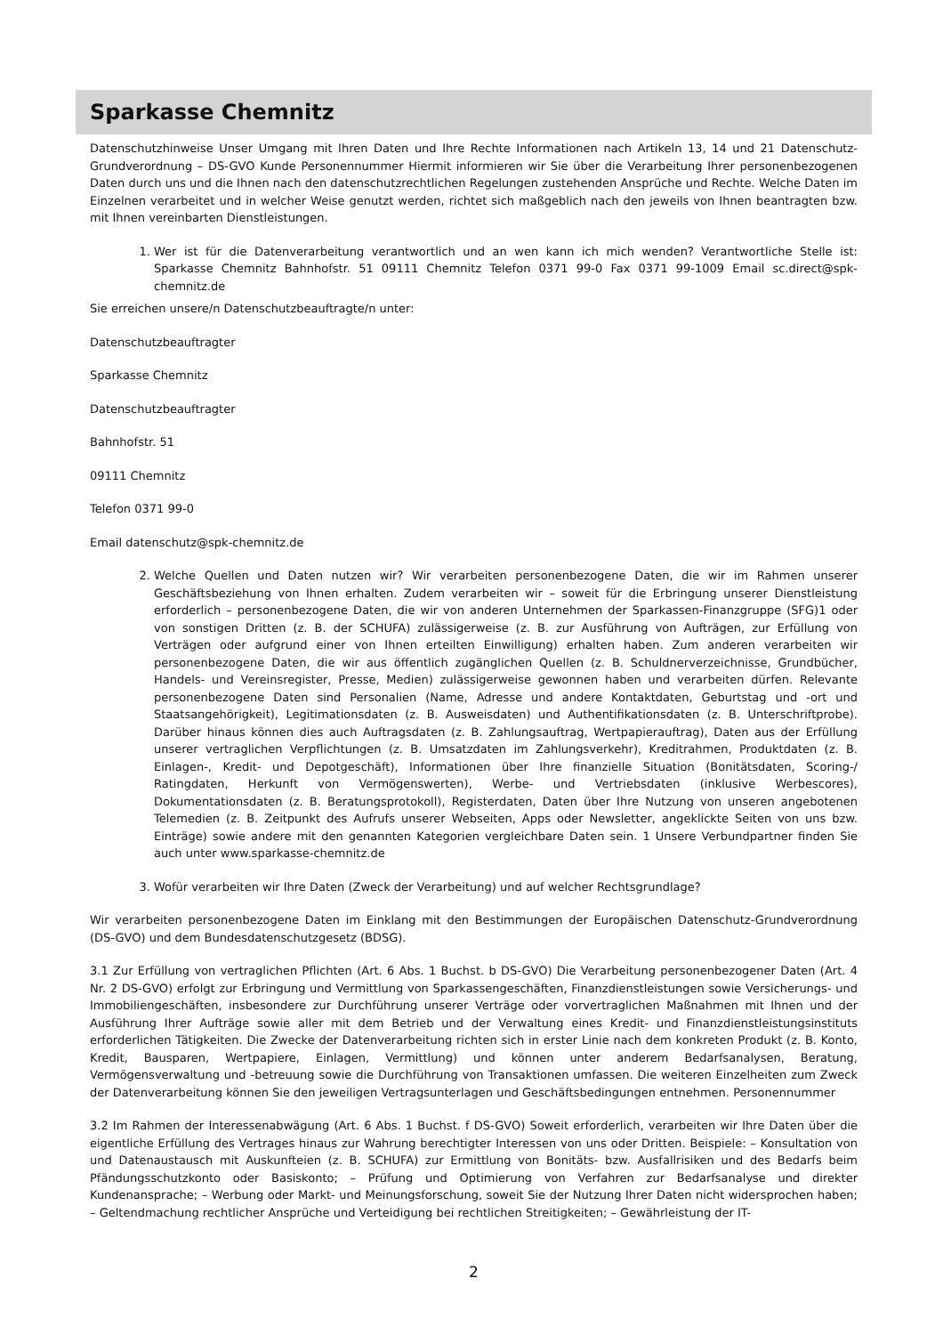Sparkasse Chemnitz
Datenschutzhinweise Unser Umgang mit Ihren Daten und Ihre Rechte Informationen nach Artikeln 13, 14 und 21 Datenschutz-Grundverordnung – DS-GVO Kunde Personennummer Hiermit informieren wir Sie über die Verarbeitung Ihrer personenbezogenen Daten durch uns und die Ihnen nach den datenschutzrechtlichen Regelungen zustehenden Ansprüche und Rechte. Welche Daten im Einzelnen verarbeitet und in welcher Weise genutzt werden, richtet sich maßgeblich nach den jeweils von Ihnen beantragten bzw. mit Ihnen vereinbarten Dienstleistungen.
1. Wer ist für die Datenverarbeitung verantwortlich und an wen kann ich mich wenden? Verantwortliche Stelle ist: Sparkasse Chemnitz Bahnhofstr. 51 09111 Chemnitz Telefon 0371 99-0 Fax 0371 99-1009 Email sc.direct@spk-chemnitz.de
Sie erreichen unsere/n Datenschutzbeauftragte/n unter:
Datenschutzbeauftragter
Sparkasse Chemnitz
Datenschutzbeauftragter
Bahnhofstr. 51
09111 Chemnitz
Telefon 0371 99-0
Email datenschutz@spk-chemnitz.de
2. Welche Quellen und Daten nutzen wir? Wir verarbeiten personenbezogene Daten, die wir im Rahmen unserer Geschäftsbeziehung von Ihnen erhalten. Zudem verarbeiten wir – soweit für die Erbringung unserer Dienstleistung erforderlich – personenbezogene Daten, die wir von anderen Unternehmen der Sparkassen-Finanzgruppe (SFG)1 oder von sonstigen Dritten (z. B. der SCHUFA) zulässigerweise (z. B. zur Ausführung von Aufträgen, zur Erfüllung von Verträgen oder aufgrund einer von Ihnen erteilten Einwilligung) erhalten haben. Zum anderen verarbeiten wir personenbezogene Daten, die wir aus öffentlich zugänglichen Quellen (z. B. Schuldnerverzeichnisse, Grundbücher, Handels- und Vereinsregister, Presse, Medien) zulässigerweise gewonnen haben und verarbeiten dürfen. Relevante personenbezogene Daten sind Personalien (Name, Adresse und andere Kontaktdaten, Geburtstag und -ort und Staatsangehörigkeit), Legitimationsdaten (z. B. Ausweisdaten) und Authentifikationsdaten (z. B. Unterschriftprobe). Darüber hinaus können dies auch Auftragsdaten (z. B. Zahlungsauftrag, Wertpapierauftrag), Daten aus der Erfüllung unserer vertraglichen Verpflichtungen (z. B. Umsatzdaten im Zahlungsverkehr), Kreditrahmen, Produktdaten (z. B. Einlagen-, Kredit- und Depotgeschäft), Informationen über Ihre finanzielle Situation (Bonitätsdaten, Scoring-/ Ratingdaten, Herkunft von Vermögenswerten), Werbe- und Vertriebsdaten (inklusive Werbescores), Dokumentationsdaten (z. B. Beratungsprotokoll), Registerdaten, Daten über Ihre Nutzung von unseren angebotenen Telemedien (z. B. Zeitpunkt des Aufrufs unserer Webseiten, Apps oder Newsletter, angeklickte Seiten von uns bzw. Einträge) sowie andere mit den genannten Kategorien vergleichbare Daten sein. 1 Unsere Verbundpartner finden Sie auch unter www.sparkasse-chemnitz.de
3. Wofür verarbeiten wir Ihre Daten (Zweck der Verarbeitung) und auf welcher Rechtsgrundlage?
Wir verarbeiten personenbezogene Daten im Einklang mit den Bestimmungen der Europäischen Datenschutz-Grundverordnung (DS-GVO) und dem Bundesdatenschutzgesetz (BDSG).
3.1 Zur Erfüllung von vertraglichen Pflichten (Art. 6 Abs. 1 Buchst. b DS-GVO) Die Verarbeitung personenbezogener Daten (Art. 4 Nr. 2 DS-GVO) erfolgt zur Erbringung und Vermittlung von Sparkassengeschäften, Finanzdienstleistungen sowie Versicherungs- und Immobiliengeschäften, insbesondere zur Durchführung unserer Verträge oder vorvertraglichen Maßnahmen mit Ihnen und der Ausführung Ihrer Aufträge sowie aller mit dem Betrieb und der Verwaltung eines Kredit- und Finanzdienstleistungsinstituts erforderlichen Tätigkeiten. Die Zwecke der Datenverarbeitung richten sich in erster Linie nach dem konkreten Produkt (z. B. Konto, Kredit, Bausparen, Wertpapiere, Einlagen, Vermittlung) und können unter anderem Bedarfsanalysen, Beratung, Vermögensverwaltung und -betreuung sowie die Durchführung von Transaktionen umfassen. Die weiteren Einzelheiten zum Zweck der Datenverarbeitung können Sie den jeweiligen Vertragsunterlagen und Geschäftsbedingungen entnehmen. Personennummer
3.2 Im Rahmen der Interessenabwägung (Art. 6 Abs. 1 Buchst. f DS-GVO) Soweit erforderlich, verarbeiten wir Ihre Daten über die eigentliche Erfüllung des Vertrages hinaus zur Wahrung berechtigter Interessen von uns oder Dritten. Beispiele: – Konsultation von und Datenaustausch mit Auskunfteien (z. B. SCHUFA) zur Ermittlung von Bonitäts- bzw. Ausfallrisiken und des Bedarfs beim Pfändungsschutzkonto oder Basiskonto; – Prüfung und Optimierung von Verfahren zur Bedarfsanalyse und direkter Kundenansprache; – Werbung oder Markt- und Meinungsforschung, soweit Sie der Nutzung Ihrer Daten nicht widersprochen haben; – Geltendmachung rechtlicher Ansprüche und Verteidigung bei rechtlichen Streitigkeiten; – Gewährleistung der IT-
2